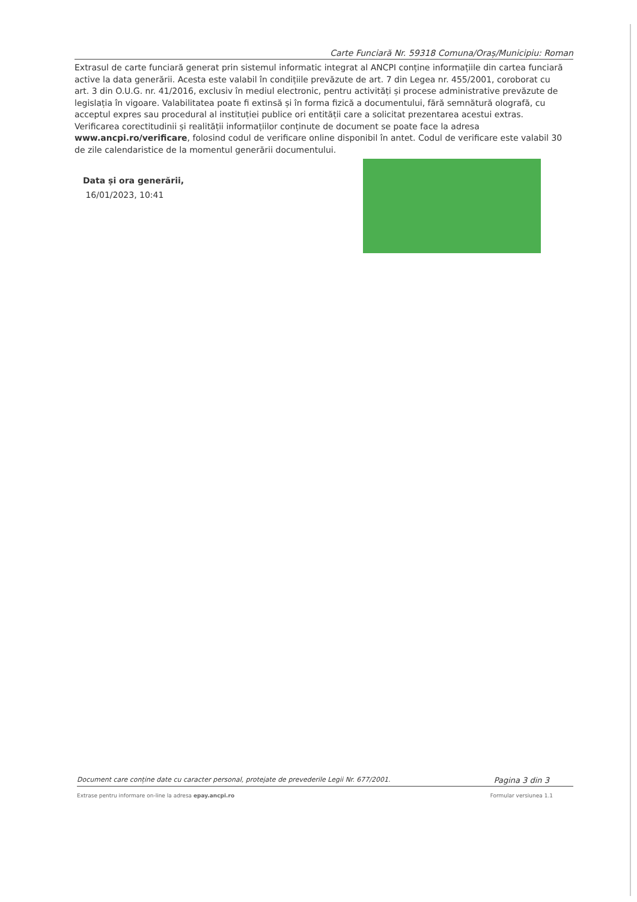Carte Funciară Nr. 59318 Comuna/Oraș/Municipiu: Roman
Extrasul de carte funciară generat prin sistemul informatic integrat al ANCPI conține informațiile din cartea funciară active la data generării. Acesta este valabil în condițiile prevăzute de art. 7 din Legea nr. 455/2001, coroborat cu art. 3 din O.U.G. nr. 41/2016, exclusiv în mediul electronic, pentru activități și procese administrative prevăzute de legislația în vigoare. Valabilitatea poate fi extinsă și în forma fizică a documentului, fără semnătură olografă, cu acceptul expres sau procedural al instituției publice ori entității care a solicitat prezentarea acestui extras.
Verificarea corectitudinii și realității informațiilor conținute de document se poate face la adresa www.ancpi.ro/verificare, folosind codul de verificare online disponibil în antet. Codul de verificare este valabil 30 de zile calendaristice de la momentul generării documentului.
Data și ora generării,
16/01/2023, 10:41
Document care conține date cu caracter personal, protejate de prevederile Legii Nr. 677/2001. Pagina 3 din 3
Extrase pentru informare on-line la adresa epay.ancpi.ro Formular versiunea 1.1